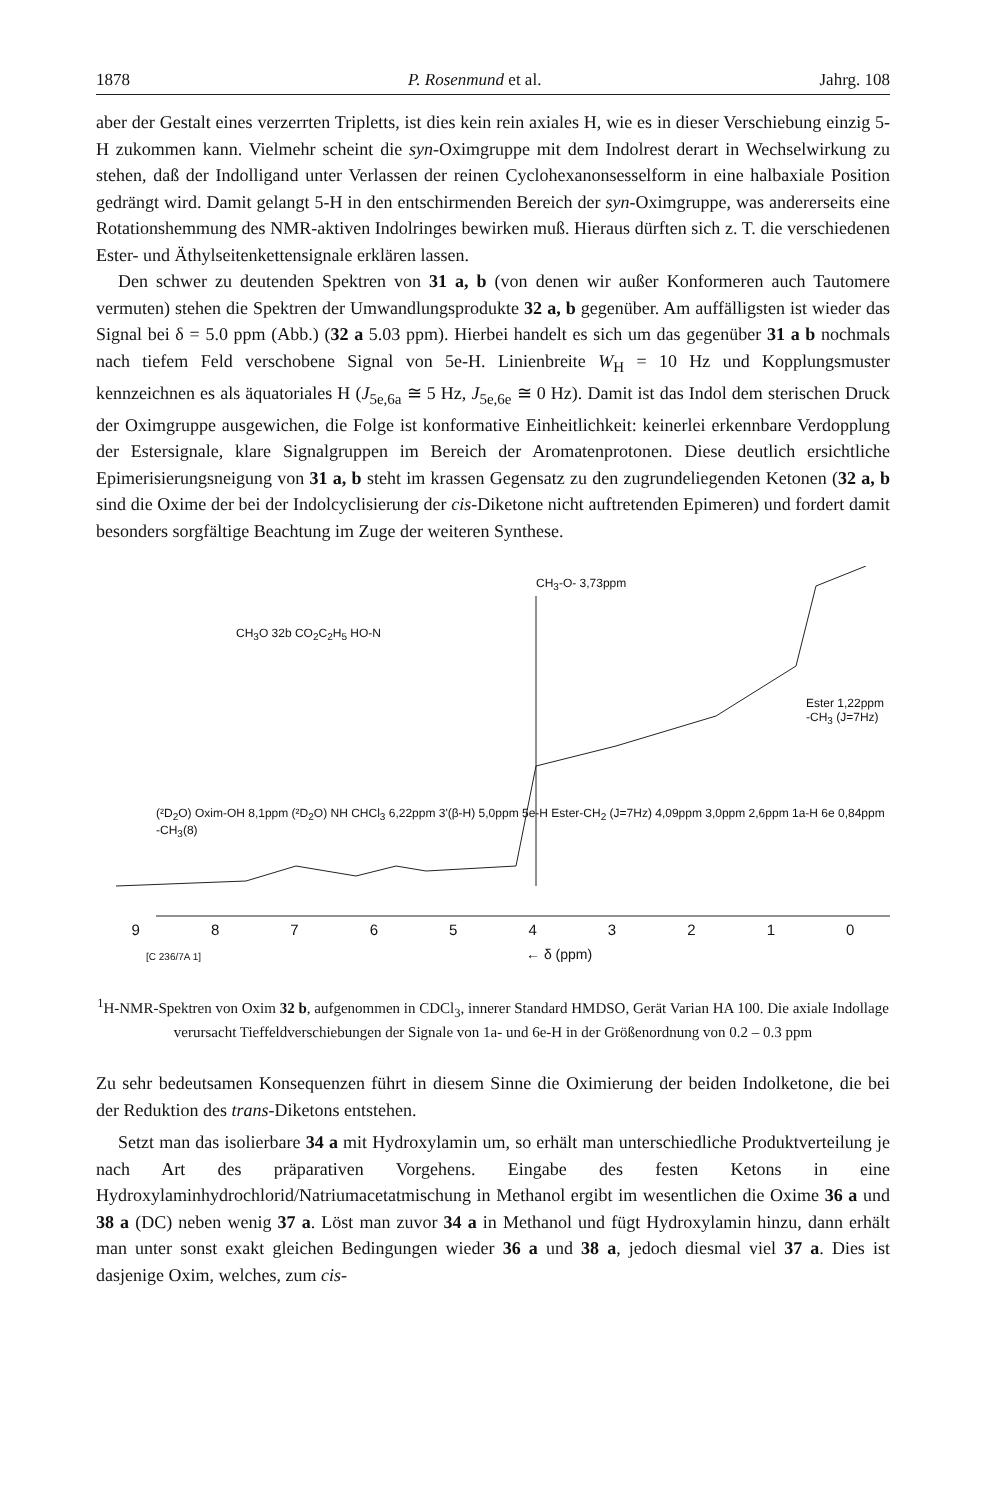1878 P. Rosenmund et al. Jahrg. 108
aber der Gestalt eines verzerrten Tripletts, ist dies kein rein axiales H, wie es in dieser Verschiebung einzig 5-H zukommen kann. Vielmehr scheint die syn-Oximgruppe mit dem Indolrest derart in Wechselwirkung zu stehen, daß der Indolligand unter Verlassen der reinen Cyclohexanonsesselform in eine halbaxiale Position gedrängt wird. Damit gelangt 5-H in den entschirmenden Bereich der syn-Oximgruppe, was andererseits eine Rotationshemmung des NMR-aktiven Indolringes bewirken muß. Hieraus dürften sich z. T. die verschiedenen Ester- und Äthylseitenkettensignale erklären lassen.
Den schwer zu deutenden Spektren von 31 a, b (von denen wir außer Konformeren auch Tautomere vermuten) stehen die Spektren der Umwandlungsprodukte 32 a, b gegenüber. Am auffälligsten ist wieder das Signal bei δ = 5.0 ppm (Abb.) (32 a 5.03 ppm). Hierbei handelt es sich um das gegenüber 31 a b nochmals nach tiefem Feld verschobene Signal von 5e-H. Linienbreite W<sub>H</sub> = 10 Hz und Kopplungsmuster kennzeichnen es als äquatoriales H (J<sub>5e,6a</sub> ≅ 5 Hz, J<sub>5e,6e</sub> ≅ 0 Hz). Damit ist das Indol dem sterischen Druck der Oximgruppe ausgewichen, die Folge ist konformative Einheitlichkeit: keinerlei erkennbare Verdopplung der Estersignale, klare Signalgruppen im Bereich der Aromatenprotonen. Diese deutlich ersichtliche Epimerisierungsneigung von 31 a, b steht im krassen Gegensatz zu den zugrundeliegenden Ketonen (32 a, b sind die Oxime der bei der Indolcyclisierung der cis-Diketone nicht auftretenden Epimeren) und fordert damit besonders sorgfältige Beachtung im Zuge der weiteren Synthese.
CH<sub>3</sub>-O- 3,73ppm
CH<sub>3</sub>O 32b CO<sub>2</sub>C<sub>2</sub>H<sub>5</sub> HO-N
Ester 1,22ppm -CH<sub>3</sub> (J=7Hz)
(²D<sub>2</sub>O) Oxim-OH 8,1ppm (²D<sub>2</sub>O) NH CHCl<sub>3</sub> 6,22ppm 3'(β-H) 5,0ppm 5e-H Ester-CH<sub>2</sub> (J=7Hz) 4,09ppm 3,0ppm 2,6ppm 1a-H 6e 0,84ppm -CH<sub>3</sub>(8)
9 8 7 6 5 4 3 2 1 0
[C 236/7A 1] ← δ (ppm)
<sup>1</sup>H-NMR-Spektren von Oxim 32 b, aufgenommen in CDCl<sub>3</sub>, innerer Standard HMDSO, Gerät Varian HA 100. Die axiale Indollage verursacht Tieffeldverschiebungen der Signale von 1a- und 6e-H in der Größenordnung von 0.2 – 0.3 ppm
Zu sehr bedeutsamen Konsequenzen führt in diesem Sinne die Oximierung der beiden Indolketone, die bei der Reduktion des trans-Diketons entstehen.
Setzt man das isolierbare 34 a mit Hydroxylamin um, so erhält man unterschiedliche Produktverteilung je nach Art des präparativen Vorgehens. Eingabe des festen Ketons in eine Hydroxylaminhydrochlorid/Natriumacetatmischung in Methanol ergibt im wesentlichen die Oxime 36 a und 38 a (DC) neben wenig 37 a. Löst man zuvor 34 a in Methanol und fügt Hydroxylamin hinzu, dann erhält man unter sonst exakt gleichen Bedingungen wieder 36 a und 38 a, jedoch diesmal viel 37 a. Dies ist dasjenige Oxim, welches, zum cis-